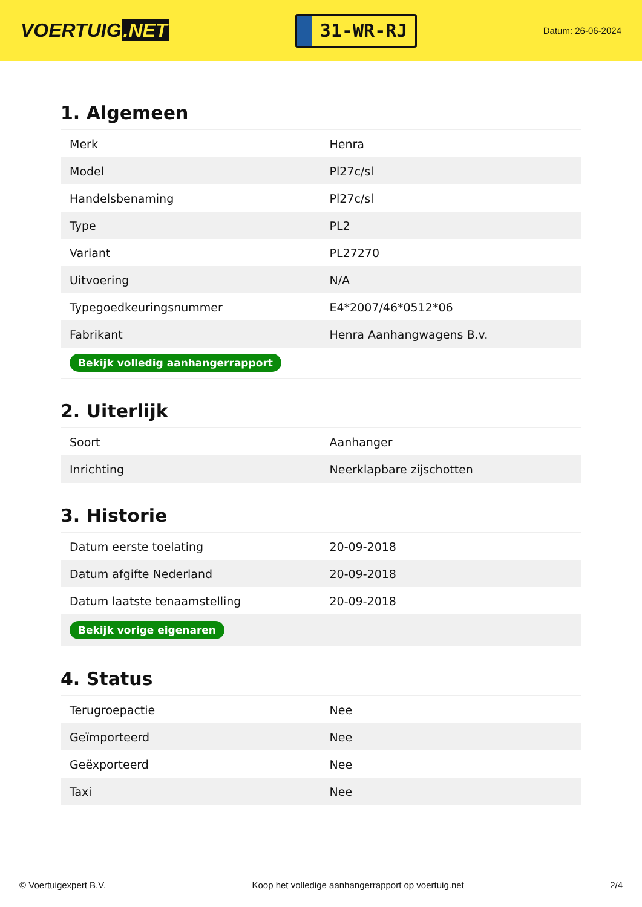VOERTUIG.NET
31-WR-RJ
Datum: 26-06-2024
1. Algemeen
| Merk | Henra |
| Model | Pl27c/sl |
| Handelsbenaming | Pl27c/sl |
| Type | PL2 |
| Variant | PL27270 |
| Uitvoering | N/A |
| Typegoedkeuringsnummer | E4*2007/46*0512*06 |
| Fabrikant | Henra Aanhangwagens B.v. |
| Bekijk volledig aanhangerrapport | |
2. Uiterlijk
| Soort | Aanhanger |
| Inrichting | Neerklapbare zijschotten |
3. Historie
| Datum eerste toelating | 20-09-2018 |
| Datum afgifte Nederland | 20-09-2018 |
| Datum laatste tenaamstelling | 20-09-2018 |
| Bekijk vorige eigenaren | |
4. Status
| Terugroepactie | Nee |
| Geïmporteerd | Nee |
| Geëxporteerd | Nee |
| Taxi | Nee |
© Voertuigexpert B.V. Koop het volledige aanhangerrapport op voertuig.net 2/4